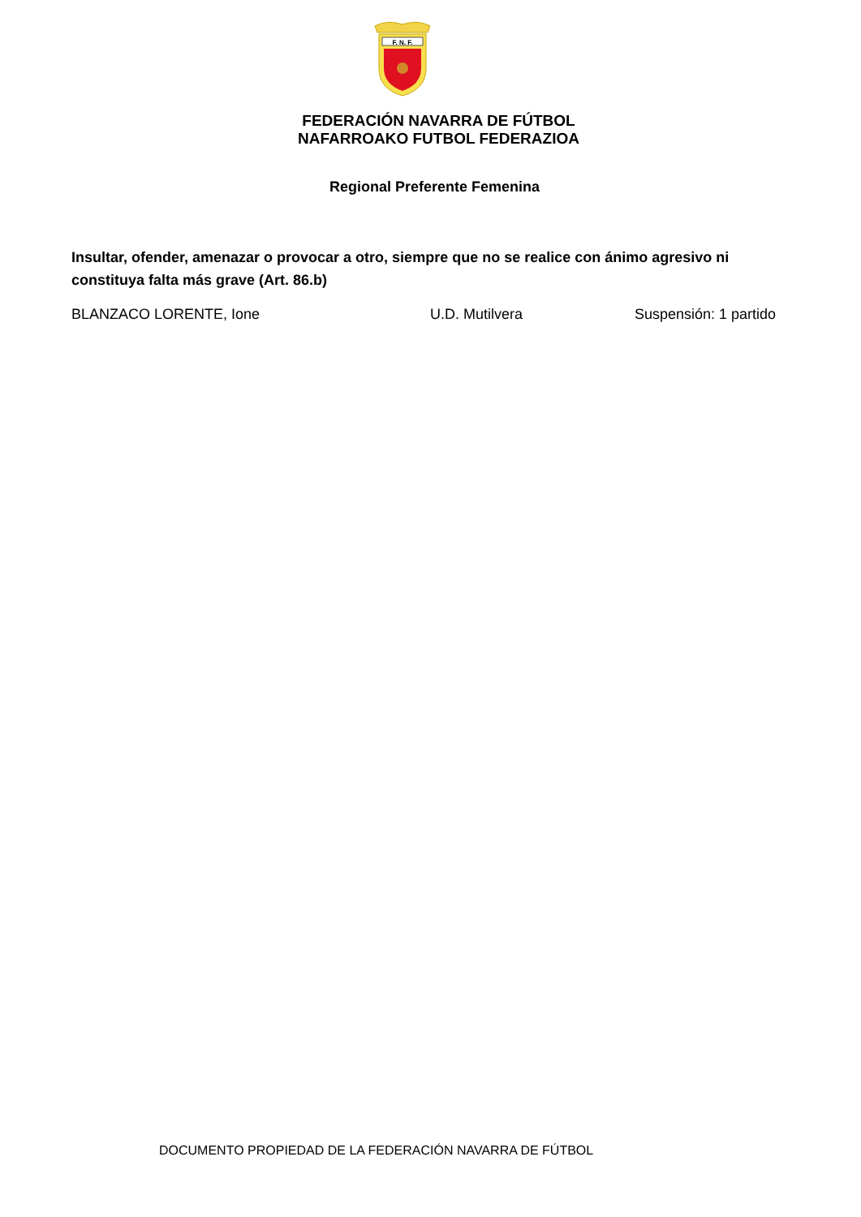F. N. F.
FEDERACIÓN NAVARRA DE FÚTBOL
NAFARROAKO FUTBOL FEDERAZIOA
Regional Preferente Femenina
Insultar, ofender, amenazar o provocar a otro, siempre que no se realice con ánimo agresivo ni constituya falta más grave (Art. 86.b)
BLANZACO LORENTE, Ione U.D. Mutilvera Suspensión: 1 partido
DOCUMENTO PROPIEDAD DE LA FEDERACIÓN NAVARRA DE FÚTBOL